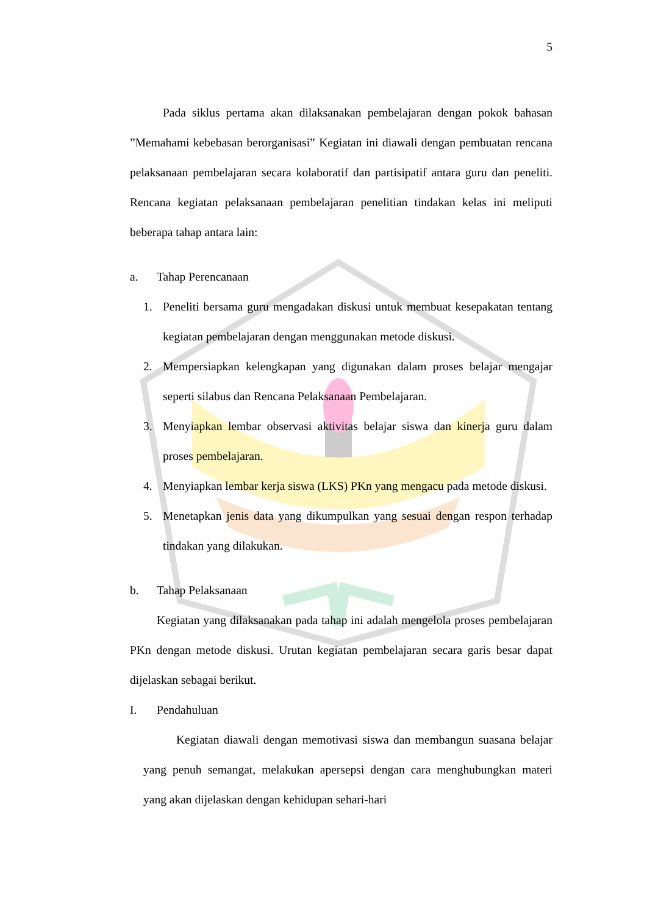5
Pada siklus pertama akan dilaksanakan pembelajaran dengan pokok bahasan ”Memahami kebebasan berorganisasi” Kegiatan ini diawali dengan pembuatan rencana pelaksanaan pembelajaran secara kolaboratif dan partisipatif antara guru dan peneliti. Rencana kegiatan pelaksanaan pembelajaran penelitian tindakan kelas ini meliputi beberapa tahap antara lain:
a. Tahap Perencanaan
1.
Peneliti bersama guru mengadakan diskusi untuk membuat kesepakatan tentang kegiatan pembelajaran dengan menggunakan metode diskusi.
2.
Mempersiapkan kelengkapan yang digunakan dalam proses belajar mengajar seperti silabus dan Rencana Pelaksanaan Pembelajaran.
3.
Menyiapkan lembar observasi aktivitas belajar siswa dan kinerja guru dalam proses pembelajaran.
4.
Menyiapkan lembar kerja siswa (LKS) PKn yang mengacu pada metode diskusi.
5.
Menetapkan jenis data yang dikumpulkan yang sesuai dengan respon terhadap tindakan yang dilakukan.
b. Tahap Pelaksanaan
Kegiatan yang dilaksanakan pada tahap ini adalah mengelola proses pembelajaran PKn dengan metode diskusi. Urutan kegiatan pembelajaran secara garis besar dapat dijelaskan sebagai berikut.
I. Pendahuluan
Kegiatan diawali dengan memotivasi siswa dan membangun suasana belajar yang penuh semangat, melakukan apersepsi dengan cara menghubungkan materi yang akan dijelaskan dengan kehidupan sehari-hari